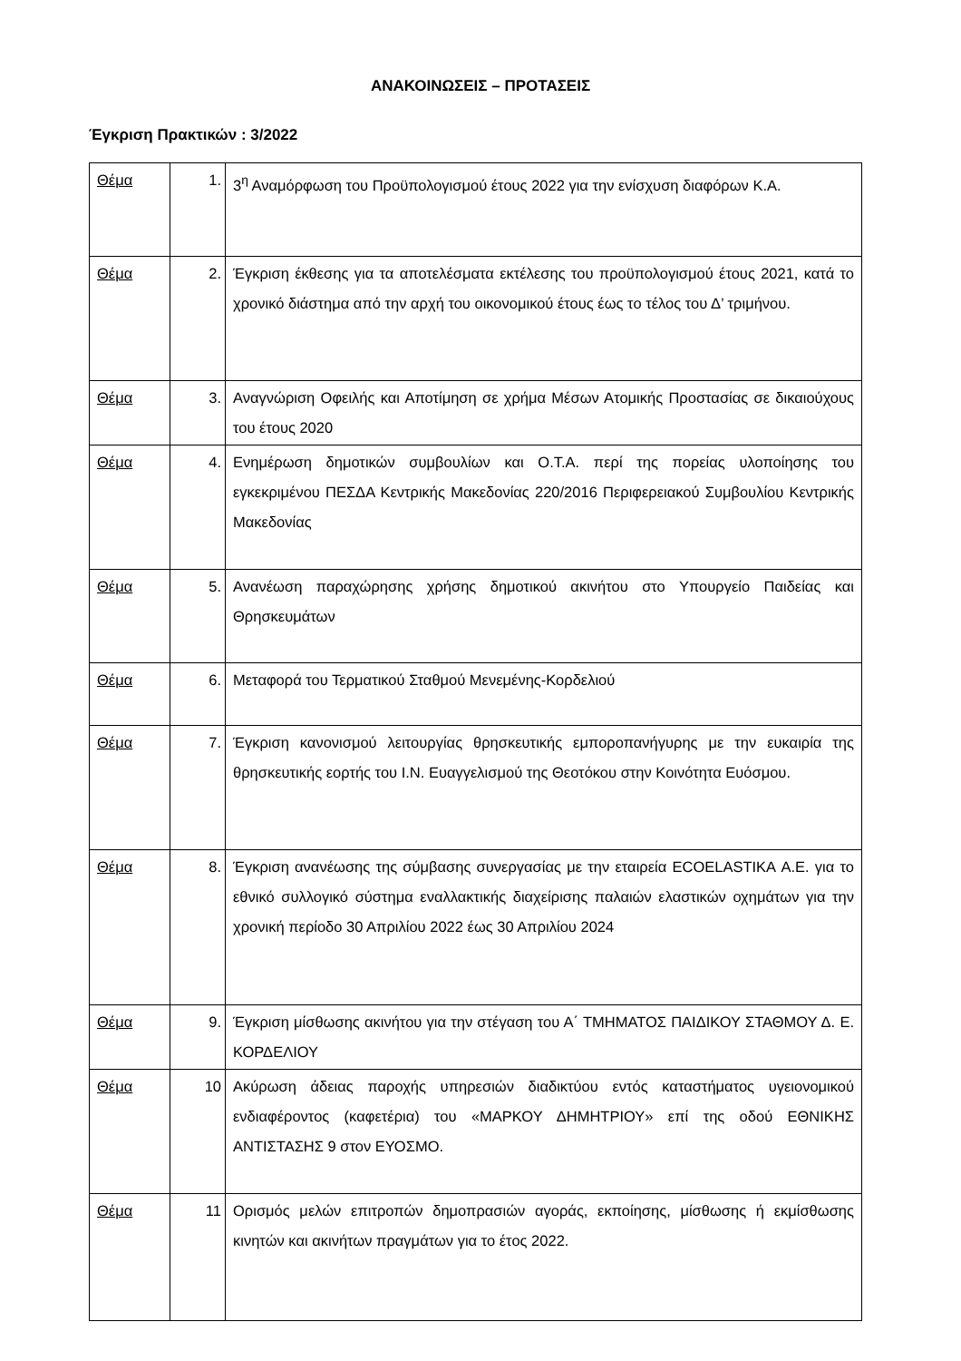ΑΝΑΚΟΙΝΩΣΕΙΣ – ΠΡΟΤΑΣΕΙΣ
Έγκριση Πρακτικών : 3/2022
| Θέμα | 1. | 3<sup>η</sup> Αναμόρφωση του Προϋπολογισμού έτους 2022 για την ενίσχυση διαφόρων Κ.Α. |
| Θέμα | 2. | Έγκριση έκθεσης για τα αποτελέσματα εκτέλεσης του προϋπολογισμού έτους 2021, κατά το χρονικό διάστημα από την αρχή του οικονομικού έτους έως το τέλος του Δ’ τριμήνου. |
| Θέμα | 3. | Αναγνώριση Οφειλής και Αποτίμηση σε χρήμα Μέσων Ατομικής Προστασίας σε δικαιούχους του έτους 2020 |
| Θέμα | 4. | Ενημέρωση δημοτικών συμβουλίων και Ο.Τ.Α. περί της πορείας υλοποίησης του εγκεκριμένου ΠΕΣΔΑ Κεντρικής Μακεδονίας 220/2016 Περιφερειακού Συμβουλίου Κεντρικής Μακεδονίας |
| Θέμα | 5. | Ανανέωση παραχώρησης χρήσης δημοτικού ακινήτου στο Υπουργείο Παιδείας και Θρησκευμάτων |
| Θέμα | 6. | Μεταφορά του Τερματικού Σταθμού Μενεμένης-Κορδελιού |
| Θέμα | 7. | Έγκριση κανονισμού λειτουργίας θρησκευτικής εμποροπανήγυρης με την ευκαιρία της θρησκευτικής εορτής του Ι.Ν. Ευαγγελισμού της Θεοτόκου στην Κοινότητα Ευόσμου. |
| Θέμα | 8. | Έγκριση ανανέωσης της σύμβασης συνεργασίας με την εταιρεία ECOELASTIKA Α.Ε. για το εθνικό συλλογικό σύστημα εναλλακτικής διαχείρισης παλαιών ελαστικών οχημάτων για την χρονική περίοδο 30 Απριλίου 2022 έως 30 Απριλίου 2024 |
| Θέμα | 9. | Έγκριση μίσθωσης ακινήτου για την στέγαση του Α΄ ΤΜΗΜΑΤΟΣ ΠΑΙΔΙΚΟΥ ΣΤΑΘΜΟΥ Δ. Ε. ΚΟΡΔΕΛΙΟΥ |
| Θέμα | 10 | Ακύρωση άδειας παροχής υπηρεσιών διαδικτύου εντός καταστήματος υγειονομικού ενδιαφέροντος (καφετέρια) του «ΜΑΡΚΟΥ ΔΗΜΗΤΡΙΟΥ» επί της οδού ΕΘΝΙΚΗΣ ΑΝΤΙΣΤΑΣΗΣ 9 στον ΕΥΟΣΜΟ. |
| Θέμα | 11 | Ορισμός μελών επιτροπών δημοπρασιών αγοράς, εκποίησης, μίσθωσης ή εκμίσθωσης κινητών και ακινήτων πραγμάτων για το έτος 2022. |